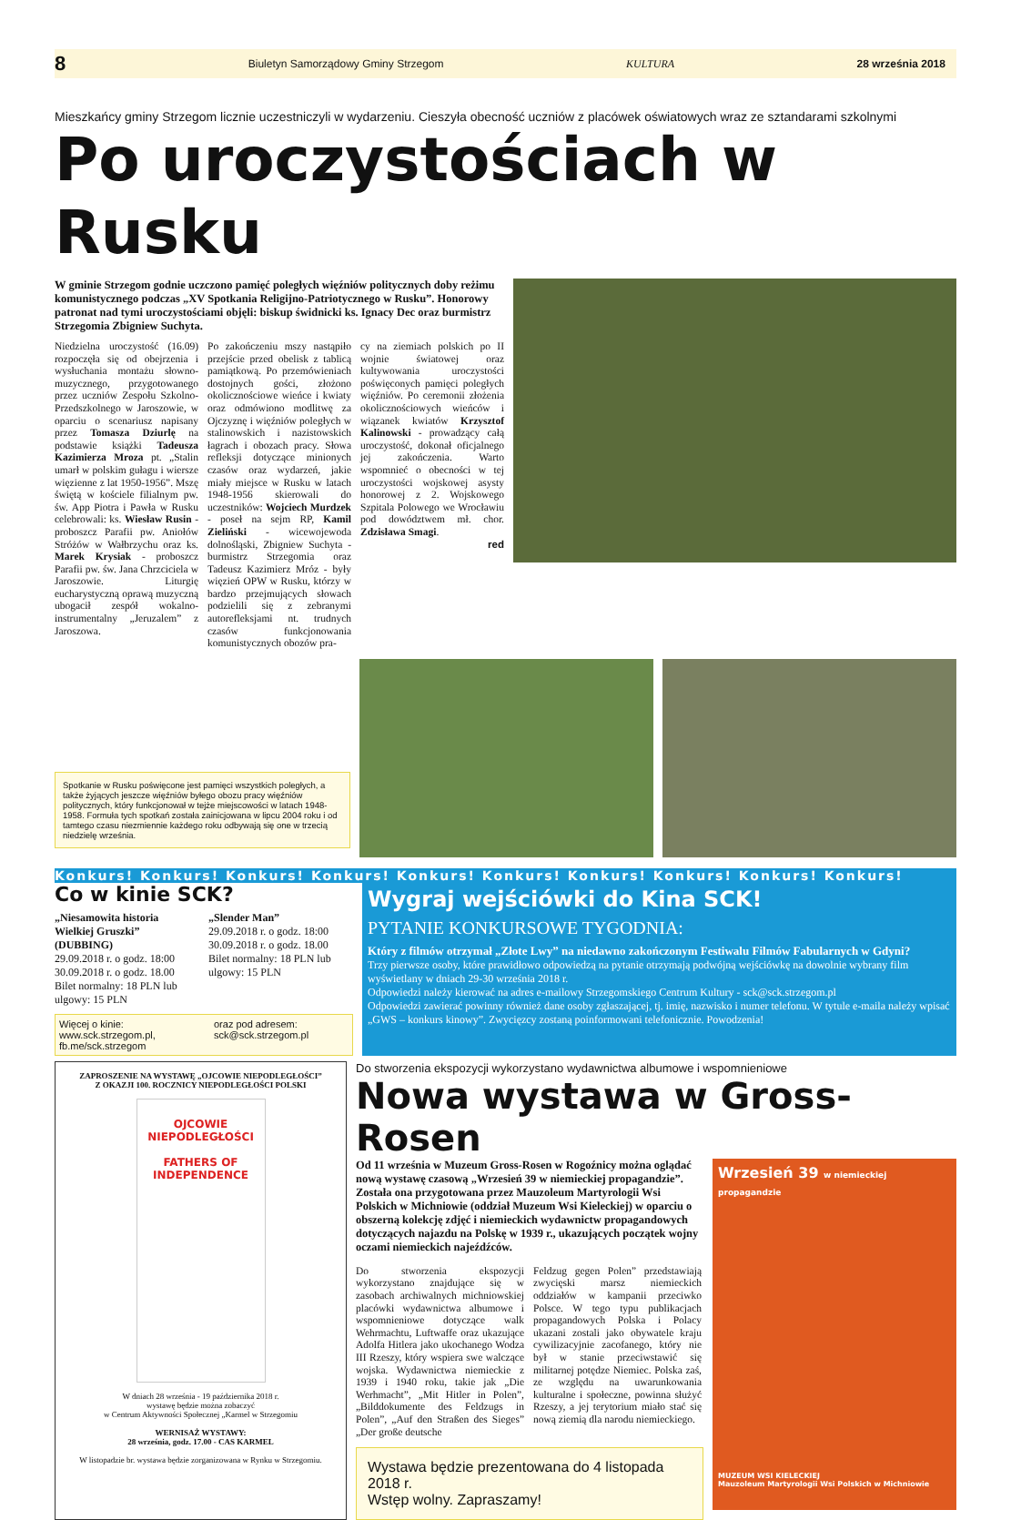8 Biuletyn Samorządowy Gminy Strzegom KULTURA 28 września 2018
Mieszkańcy gminy Strzegom licznie uczestniczyli w wydarzeniu. Cieszyła obecność uczniów z placówek oświatowych wraz ze sztandarami szkolnymi
Po uroczystościach w Rusku
W gminie Strzegom godnie uczczono pamięć poległych więźniów politycznych doby reżimu komunistycznego podczas „XV Spotkania Religijno-Patriotycznego w Rusku”. Honorowy patronat nad tymi uroczystościami objęli: biskup świdnicki ks. Ignacy Dec oraz burmistrz Strzegomia Zbigniew Suchyta.
Niedzielna uroczystość (16.09) rozpoczęła się od obejrzenia i wysłuchania montażu słowno-muzycznego, przygotowanego przez uczniów Zespołu Szkolno-Przedszkolnego w Jaroszowie, w oparciu o scenariusz napisany przez Tomasza Dziurlę na podstawie książki Tadeusza Kazimierza Mroza pt. „Stalin umarł w polskim gułagu i wiersze więzienne z lat 1950-1956”. Mszę świętą w kościele filialnym pw. św. App Piotra i Pawła w Rusku celebrowali: ks. Wiesław Rusin - proboszcz Parafii pw. Aniołów Stróżów w Wałbrzychu oraz ks. Marek Krysiak - proboszcz Parafii pw. św. Jana Chrzciciela w Jaroszowie. Liturgię eucharystyczną oprawą muzyczną ubogacił zespół wokalno-instrumentalny „Jeruzalem” z Jaroszowa.
Po zakończeniu mszy nastąpiło przejście przed obelisk z tablicą pamiątkową. Po przemówieniach dostojnych gości, złożono okolicznościowe wieńce i kwiaty oraz odmówiono modlitwę za Ojczyznę i więźniów poległych w stalinowskich i nazistowskich łagrach i obozach pracy. Słowa refleksji dotyczące minionych czasów oraz wydarzeń, jakie miały miejsce w Rusku w latach 1948-1956 skierowali do uczestników: Wojciech Murdzek - poseł na sejm RP, Kamil Zieliński - wicewojewoda dolnośląski, Zbigniew Suchyta - burmistrz Strzegomia oraz Tadeusz Kazimierz Mróz - były więzień OPW w Rusku, którzy w bardzo przejmujących słowach podzielili się z zebranymi autorefleksjami nt. trudnych czasów funkcjonowania komunistycznych obozów pra-
cy na ziemiach polskich po II wojnie światowej oraz kultywowania uroczystości poświęconych pamięci poległych więźniów. Po ceremonii złożenia okolicznościowych wieńców i wiązanek kwiatów Krzysztof Kalinowski - prowadzący całą uroczystość, dokonał oficjalnego jej zakończenia. Warto wspomnieć o obecności w tej uroczystości wojskowej asysty honorowej z 2. Wojskowego Szpitala Polowego we Wrocławiu pod dowództwem mł. chor. Zdzisława Smagi.
red
Spotkanie w Rusku poświęcone jest pamięci wszystkich poległych, a także żyjących jeszcze więźniów byłego obozu pracy więźniów politycznych, który funkcjonował w tejże miejscowości w latach 1948-1958. Formuła tych spotkań została zainicjowana w lipcu 2004 roku i od tamtego czasu niezmiennie każdego roku odbywają się one w trzecią niedzielę września.
Konkurs! Konkurs! Konkurs! Konkurs! Konkurs! Konkurs! Konkurs! Konkurs! Konkurs! Konkurs!
Co w kinie SCK?
„Niesamowita historia Wielkiej Gruszki” (DUBBING)
29.09.2018 r. o godz. 18:00
30.09.2018 r. o godz. 18.00
Bilet normalny: 18 PLN lub ulgowy: 15 PLN
„Slender Man”
29.09.2018 r. o godz. 18:00
30.09.2018 r. o godz. 18.00
Bilet normalny: 18 PLN lub ulgowy: 15 PLN
Więcej o kinie:
www.sck.strzegom.pl,
fb.me/sck.strzegom
oraz pod adresem:
sck@sck.strzegom.pl
Wygraj wejściówki do Kina SCK!
PYTANIE KONKURSOWE TYGODNIA:
Który z filmów otrzymał „Złote Lwy” na niedawno zakończonym Festiwalu Filmów Fabularnych w Gdyni?
Trzy pierwsze osoby, które prawidłowo odpowiedzą na pytanie otrzymają podwójną wejściówkę na dowolnie wybrany film wyświetlany w dniach 29-30 września 2018 r.
Odpowiedzi należy kierować na adres e-mailowy Strzegomskiego Centrum Kultury - sck@sck.strzegom.pl
Odpowiedzi zawierać powinny również dane osoby zgłaszającej, tj. imię, nazwisko i numer telefonu. W tytule e-maila należy wpisać „GWS – konkurs kinowy”. Zwycięzcy zostaną poinformowani telefonicznie. Powodzenia!
ZAPROSZENIE NA WYSTAWĘ „OJCOWIE NIEPODLEGŁOŚCI”
Z OKAZJI 100. ROCZNICY NIEPODLEGŁOŚCI POLSKI
OJCOWIE NIEPODLEGŁOŚCI
FATHERS OF INDEPENDENCE
W dniach 28 września - 19 października 2018 r.
wystawę będzie można zobaczyć
w Centrum Aktywności Społecznej „Karmel w Strzegomiu
WERNISAŻ WYSTAWY:
28 września, godz. 17.00 - CAS KARMEL
W listopadzie br. wystawa będzie zorganizowana w Rynku w Strzegomiu.
Do stworzenia ekspozycji wykorzystano wydawnictwa albumowe i wspomnieniowe
Nowa wystawa w Gross-Rosen
Od 11 września w Muzeum Gross-Rosen w Rogoźnicy można oglądać nową wystawę czasową „Wrzesień 39 w niemieckiej propagandzie”. Została ona przygotowana przez Mauzoleum Martyrologii Wsi Polskich w Michniowie (oddział Muzeum Wsi Kieleckiej) w oparciu o obszerną kolekcję zdjęć i niemieckich wydawnictw propagandowych dotyczących najazdu na Polskę w 1939 r., ukazujących początek wojny oczami niemieckich najeźdźców.
Do stworzenia ekspozycji wykorzystano znajdujące się w zasobach archiwalnych michniowskiej placówki wydawnictwa albumowe i wspomnieniowe dotyczące walk Wehrmachtu, Luftwaffe oraz ukazujące Adolfa Hitlera jako ukochanego Wodza III Rzeszy, który wspiera swe walczące wojska. Wydawnictwa niemieckie z 1939 i 1940 roku, takie jak „Die Werhmacht”, „Mit Hitler in Polen”, „Bilddokumente des Feldzugs in Polen”, „Auf den Straßen des Sieges” „Der große deutsche
Feldzug gegen Polen” przedstawiają zwycięski marsz niemieckich oddziałów w kampanii przeciwko Polsce. W tego typu publikacjach propagandowych Polska i Polacy ukazani zostali jako obywatele kraju cywilizacyjnie zacofanego, który nie był w stanie przeciwstawić się militarnej potędze Niemiec. Polska zaś, ze względu na uwarunkowania kulturalne i społeczne, powinna służyć Rzeszy, a jej terytorium miało stać się nową ziemią dla narodu niemieckiego.
Wystawa będzie prezentowana do 4 listopada 2018 r.
Wstęp wolny. Zapraszamy!
Wrzesień 39 w niemieckiej propagandzie
MUZEUM WSI KIELECKIEJ
Mauzoleum Martyrologii Wsi Polskich w Michniowie